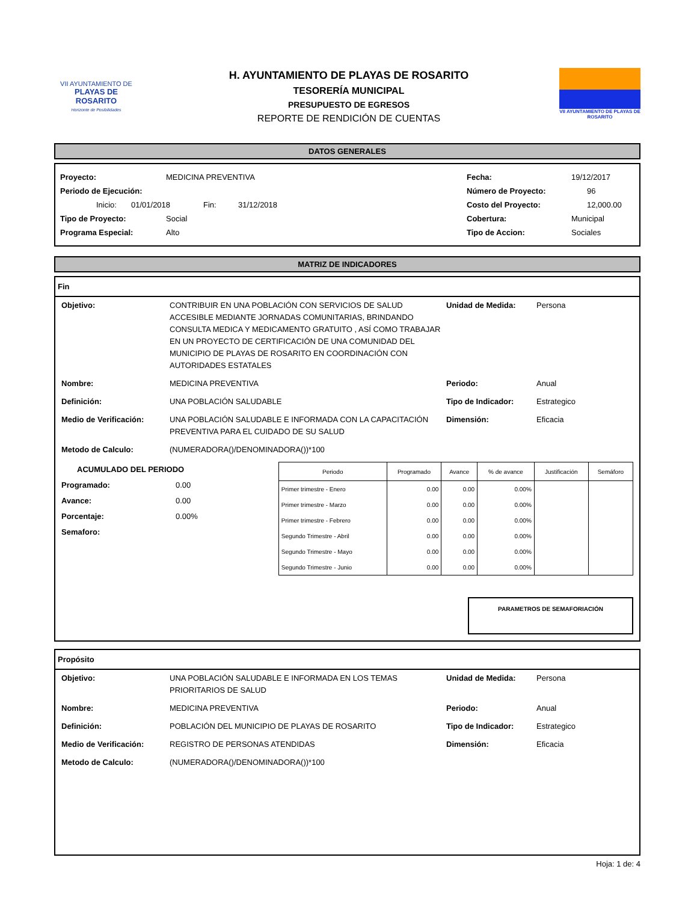VII AYUNTAMIENTO DE
PLAYAS DE ROSARITO
Horizonte de Posibilidades
H. AYUNTAMIENTO DE PLAYAS DE ROSARITO
TESORERÍA MUNICIPAL
PRESUPUESTO DE EGRESOS
REPORTE DE RENDICIÓN DE CUENTAS
VII AYUNTAMIENTO DE PLAYAS DE ROSARITO
DATOS GENERALES
Proyecto: MEDICINA PREVENTIVA Fecha: 19/12/2017
Periodo de Ejecución: Número de Proyecto: 96
Inicio: 01/01/2018 Fin: 31/12/2018 Costo del Proyecto: 12,000.00
Tipo de Proyecto: Social Cobertura: Municipal
Programa Especial: Alto Tipo de Accion: Sociales
MATRIZ DE INDICADORES
Fin
Objetivo: CONTRIBUIR EN UNA POBLACIÓN CON SERVICIOS DE SALUD ACCESIBLE MEDIANTE JORNADAS COMUNITARIAS, BRINDANDO CONSULTA MEDICA Y MEDICAMENTO GRATUITO , ASÍ COMO TRABAJAR EN UN PROYECTO DE CERTIFICACIÓN DE UNA COMUNIDAD DEL MUNICIPIO DE PLAYAS DE ROSARITO EN COORDINACIÓN CON AUTORIDADES ESTATALES Unidad de Medida: Persona Nombre: MEDICINA PREVENTIVA Periodo: Anual Definición: UNA POBLACIÓN SALUDABLE Tipo de Indicador: Estrategico Medio de Verificación: UNA POBLACIÓN SALUDABLE E INFORMADA CON LA CAPACITACIÓN PREVENTIVA PARA EL CUIDADO DE SU SALUD Dimensión: Eficacia Metodo de Calculo: (NUMERADORA()/DENOMINADORA())*100
ACUMULADO DEL PERIODO
Programado: 0.00
Avance: 0.00
Porcentaje: 0.00%
Semaforo:
| Periodo | Programado | Avance | % de avance | Justificación | Semáforo |
| --- | --- | --- | --- | --- | --- |
| Primer trimestre - Enero | 0.00 | 0.00 | 0.00% | | |
| Primer trimestre - Marzo | 0.00 | 0.00 | 0.00% | | |
| Primer trimestre - Febrero | 0.00 | 0.00 | 0.00% | | |
| Segundo Trimestre - Abril | 0.00 | 0.00 | 0.00% | | |
| Segundo Trimestre - Mayo | 0.00 | 0.00 | 0.00% | | |
| Segundo Trimestre - Junio | 0.00 | 0.00 | 0.00% | | |
PARAMETROS DE SEMAFORIACIÓN
Propósito
Objetivo: UNA POBLACIÓN SALUDABLE E INFORMADA EN LOS TEMAS PRIORITARIOS DE SALUD Unidad de Medida: Persona Nombre: MEDICINA PREVENTIVA Periodo: Anual Definición: POBLACIÓN DEL MUNICIPIO DE PLAYAS DE ROSARITO Tipo de Indicador: Estrategico Medio de Verificación: REGISTRO DE PERSONAS ATENDIDAS Dimensión: Eficacia Metodo de Calculo: (NUMERADORA()/DENOMINADORA())*100
Hoja: 1 de: 4